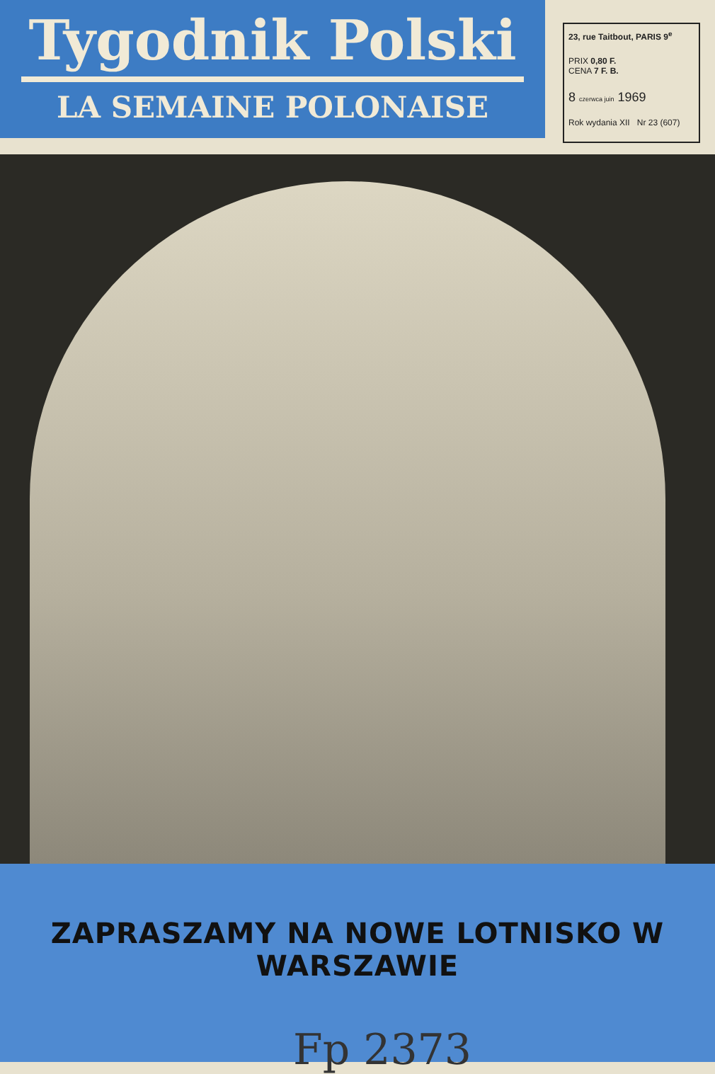Tygodnik Polski
LA SEMAINE POLONAISE
23, rue Taitbout, PARIS 9<sup>e</sup>
PRIX 0,80 F.
CENA 7 F. B.
8 czerwca juin 1969
Rok wydania XII Nr 23 (607)
ZAPRASZAMY NA NOWE LOTNISKO W WARSZAWIE
Fp 2373